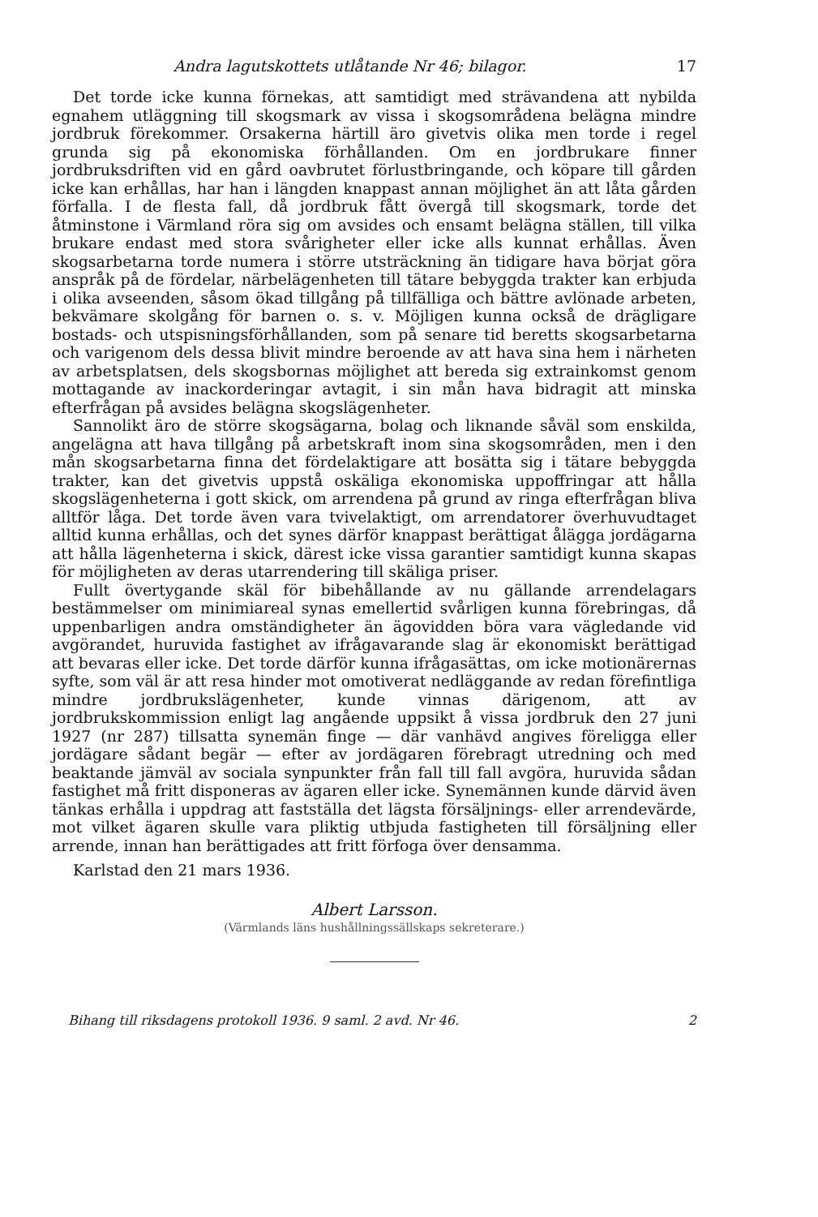Andra lagutskottets utlåtande Nr 46; bilagor. 17
Det torde icke kunna förnekas, att samtidigt med strävandena att nybilda egnahem utläggning till skogsmark av vissa i skogsområdena belägna mindre jordbruk förekommer. Orsakerna härtill äro givetvis olika men torde i regel grunda sig på ekonomiska förhållanden. Om en jordbrukare finner jordbruksdriften vid en gård oavbrutet förlustbringande, och köpare till gården icke kan erhållas, har han i längden knappast annan möjlighet än att låta gården förfalla. I de flesta fall, då jordbruk fått övergå till skogsmark, torde det åtminstone i Värmland röra sig om avsides och ensamt belägna ställen, till vilka brukare endast med stora svårigheter eller icke alls kunnat erhållas. Även skogsarbetarna torde numera i större utsträckning än tidigare hava börjat göra anspråk på de fördelar, närbelägenheten till tätare bebyggda trakter kan erbjuda i olika avseenden, såsom ökad tillgång på tillfälliga och bättre avlönade arbeten, bekvämare skolgång för barnen o. s. v. Möjligen kunna också de drägligare bostads- och utspisningsförhållanden, som på senare tid beretts skogsarbetarna och varigenom dels dessa blivit mindre beroende av att hava sina hem i närheten av arbetsplatsen, dels skogsbornas möjlighet att bereda sig extrainkomst genom mottagande av inackorderingar avtagit, i sin mån hava bidragit att minska efterfrågan på avsides belägna skogslägenheter.
Sannolikt äro de större skogsägarna, bolag och liknande såväl som enskilda, angelägna att hava tillgång på arbetskraft inom sina skogsområden, men i den mån skogsarbetarna finna det fördelaktigare att bosätta sig i tätare bebyggda trakter, kan det givetvis uppstå oskäliga ekonomiska uppoffringar att hålla skogslägenheterna i gott skick, om arrendena på grund av ringa efterfrågan bliva alltför låga. Det torde även vara tvivelaktigt, om arrendatorer överhuvudtaget alltid kunna erhållas, och det synes därför knappast berättigat ålägga jordägarna att hålla lägenheterna i skick, därest icke vissa garantier samtidigt kunna skapas för möjligheten av deras utarrendering till skäliga priser.
Fullt övertygande skäl för bibehållande av nu gällande arrendelagars bestämmelser om minimiareal synas emellertid svårligen kunna förebringas, då uppenbarligen andra omständigheter än ägovidden böra vara vägledande vid avgörandet, huruvida fastighet av ifrågavarande slag är ekonomiskt berättigad att bevaras eller icke. Det torde därför kunna ifrågasättas, om icke motionärernas syfte, som väl är att resa hinder mot omotiverat nedläggande av redan förefintliga mindre jordbrukslägenheter, kunde vinnas därigenom, att av jordbrukskommission enligt lag angående uppsikt å vissa jordbruk den 27 juni 1927 (nr 287) tillsatta synemän finge — där vanhävd angives föreligga eller jordägare sådant begär — efter av jordägaren förebragt utredning och med beaktande jämväl av sociala synpunkter från fall till fall avgöra, huruvida sådan fastighet må fritt disponeras av ägaren eller icke. Synemännen kunde därvid även tänkas erhålla i uppdrag att fastställa det lägsta försäljnings- eller arrendevärde, mot vilket ägaren skulle vara pliktig utbjuda fastigheten till försäljning eller arrende, innan han berättigades att fritt förfoga över densamma.
Karlstad den 21 mars 1936.
Albert Larsson.
(Värmlands läns hushållningssällskaps sekreterare.)
Bihang till riksdagens protokoll 1936. 9 saml. 2 avd. Nr 46. 2